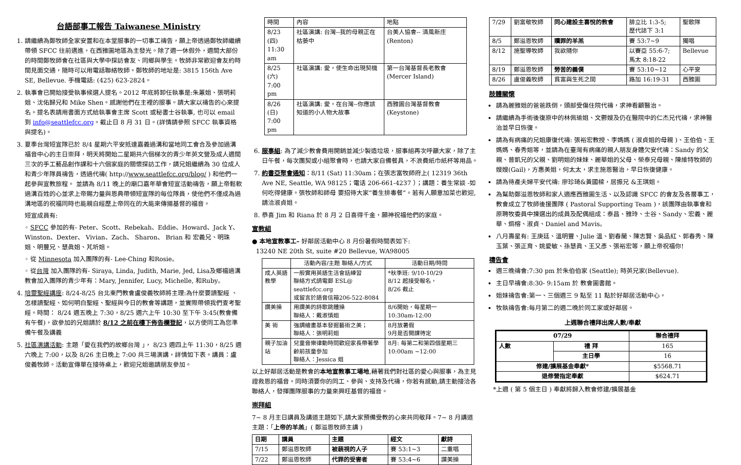台語部事工報告 Taiwanese Ministry
1. 請繼續為鄭牧師全家安置和在本堂服事的一切事工禱告，願上帝透過鄭牧師繼續帶領 SFCC 往前邁進，在西雅圖地區為主發光。除了週一休假外，週間大部份的時間鄭牧師會在社區與大學中探訪會友、同鄉與學生。牧師非常歡迎會友約時間見面交通，隨時可以用電話聯絡牧師。鄭牧師的地址是: 3815 156th Ave SE, Bellevue. 手機電話: (425) 623-2824。
2. 執事會已開始接受執事候選人提名。2012 年底將卸任執事是:朱蕙姐、張明莉姐、沈佑歸兄和 Mike Shen。感謝他們在主裡的服事。請大家以禱告的心來提名。提名表請用書面方式給執事會主席 Scott 或秘書士谷執事, 也可以 email 到 info@seattlefcc.org。截止日 8 月 31 日。(詳情請參照 SFCC 執事資格與提名)。
3. 夏季台灣短宣隊已於 8/4 星期六平安抵達嘉義過溝和當地同工會合及參加過溝福音中心的主日崇拜，明天將開始二星期共六個梯次的青少年英文營及成人週間三次的手工藝品創作課和十六個家庭的關懷探訪工作，請兄姐繼續為 30 位成人和青少年隊員禱告，透過代禱( http://www.seattlefcc.org/blog/ ) 和他們一起參與宣教旅程。 並請為 8/11 晚上的廟口嘉年華會短宣活動禱告，願上帝鬆軟過溝百姓的心並求上帝賜力量與恩典帶領短宣隊的每位隊員，使他們不僅成為過溝地區的祝福同時也能親自經歷上帝同在的大能來傳揚基督的福音。
短宣成員有:
◦ SFCC 參加的有- Peter、Scott、Rebekah、Eddie、Howard、Jack Y、Winston、Dexter、 Vivian、Zach、 Sharon、 Brian 和 宏義兄、明珠姐、明豐兄、慧眞姐、芃圻姐。
◦ 從 Minnesota 加入團隊的有- Lee-Ching 和Rosie。
◦ 從台灣 加入團隊的有- Siraya, Linda, Judith, Marie, Jed, Lisa及鄉福過溝教會加入團隊的青少年有：Mary, Jennifer, Lucy, Michelle, 和Ruby。
4. 培靈聖經講座: 8/24-8/25 台北東門教會盧俊義牧師將主理:為什麼要讀聖經 、怎樣讀聖經、如何明白聖經、聖經與今日的教會等講題，並實際帶領我們查考聖經。時間： 8/24 週五晚上 7:30，8/25 週六上午 10:30 至下午 3:45(教會備有午餐)，欲參加的兄姐請於 8/12 之前在樓下佈告欄登記，以方便同工為您準備午餐及講義
5. 社區演講活動: 主題「愛在我們的故鄉台灣 」， 8/23 週四上午 11:30，8/25 週六晚上 7:00，以及 8/26 主日晚上 7:00 共三場演講，詳情如下表。講員：盧俊義牧師。活動宣傳單在接待桌上，歡迎兄姐邀請朋友參加。
| 時間 | 內容 | 地點 |
| --- | --- | --- |
| 8/23 (四) 11:30 am | 社區演講: 台灣--我的母親正在枯萎中 | 台美人協會-- 清風新庄(Renton) |
| 8/25 (六) 7:00 pm | 社區演講: 愛，使生命出現契機 | 第一台灣基督長老教會(Mercer Island) |
| 8/26 (日) 7:00 pm | 社區演講: 愛，在台灣--你應該知道的小人物大故事 | 西雅圖台灣基督教會(Keystone) |
6. 服事組: 為了減少教會費用開銷並減少製造垃圾，服事組再次呼籲大家，除了主日午餐，每次團契或小組聚會時，也請大家自備餐具，不浪費紙巾紙杯等用品。
7. 約書亞聚會通知：8/11 (Sat) 11:30am；在張志富牧師府上( 12319 36th Ave NE, Seattle, WA 98125；電话 206-661-4237 ）；講題：養生常談 -如何吃得健康。張牧師和師母 要招待大家“養生排毒餐”。若有人願意加菜也歡迎, 請洽淑貞姐。
8. 恭喜 Jim 和 Riana 於 8 月 2 日喜得千金，願神祝福他們的家庭。
宣教組
● 本地宣教事工– 好鄰居活動中心 8 月份暑假時間表如下:
13240 NE 20th St, suite #20 Bellevue, WA98005
| | 活動內容/主題 聯絡人/方式 | 活動日期/時間 |
| --- | --- | --- |
| 成人英語教學 | 一般實用英語生活會話練習 聯絡方式請電郵 ESL@ seattlefcc.org 或留言於語音信箱206-522-8084 | *秋季班: 9/10-10/29 8/12 起接受報名， 8/26 截止 |
| 讚美操 | 用讚美的詩歌跳體操 聯絡人：戴淑慎姐 | 8/6開始，每星期一 10:30am-12:00 |
| 美 術 | 強調繪畫基本發掘藝術之美； 聯絡人：張明莉姐 | 8月放暑假 9月是否開課待定 |
| 親子加油站 | 兒童音樂律動時間歡迎家長帶著學齡前孩童參加 聯絡人：Jessica 姐 | 8月: 每第二和第四個星期三10:00am ~12:00 |
以上好鄰居活動是教會的本地宣教事工場地,藉著我們對社區的愛心與服事，為主見證救恩的福音。同時須要你的同工、參與、支持及代禱，你若有感動,請主動接洽各聯絡人，發揮團隊服事的力量來興旺基督的福音。
崇拜組
7~ 8 月主日講員及講道主題如下,請大家預備受教的心來共同敬拜。7~ 8 月講道主題：「上帝的羊羔」( 鄭溢恩牧師主講 )
| 日期 | 講員 | 主題 | 經文 | 獻詩 |
| --- | --- | --- | --- | --- |
| 7/15 | 鄭溢恩牧師 | 被藐視的人子 | 賽 53:1~3 | 二重唱 |
| 7/22 | 鄭溢恩牧師 | 代罪的受害者 | 賽 53:4~6 | 讚美操 |
| 7/29 | 劉富敬牧師 | 同心建設主喜悅的教會 | 腓立比 1:3-5; 歷代誌下 3:1 | 聖歌隊 |
| 8/5 | 鄭溢恩牧師 | 贖罪的羊羔 | 賽 53:7~9 | 獨唱 |
| 8/12 | 施聖導牧師 | 我欲隨你 | 以賽亞 55:6-7; 馬太 8:18-22 | Bellevue |
| 8/19 | 鄭溢恩牧師 | 勞苦的義僕 | 賽 53:10~12 | 心平安 |
| 8/26 | 盧俊義牧師 | 貧富與生死之間 | 路加 16:19-31 | 西雅圖 |
肢體關懷
請為麗雅姐的爸爸跌倒，頭部受傷住院代禱，求神看顧醫治。
請繼續為手術後復原中的林佩瑜姐、文鬱嫂及仍在醫院中的仁杰兄代禱，求神醫治並早日恢復。
請為有病痛的兄姐康復代禱: 張裕宏教授、李媽媽 ( 淑貞姐的母親 )、王伯伯、王媽媽、春秀姐等，並請為在臺灣有病痛的親人朋友身體欠安代禱：Sandy 的父親、普凱兄的父親、劉明姐的妹妹、麗華姐的父母、榮泰兄母親、陳維特牧師的嫂嫂(Gail)，方惠美姐，何太太，求主施恩醫治，早日恢復健康。
請為待產夫婦平安代禱: 廖珍琦&黃國樑，居振兄 &王琪姐。
為幫助鄭溢恩牧師和家人適應西雅圖生活、以及認識 SFCC 的會友及各層事工，教會成立了牧師後援團隊 ( Pastoral Supporting Team )，該團隊由執事會和原聘牧委員中揀選出的成員及配偶組成：泰昌、雅玲、士谷、Sandy、宏義、麗華、烱榕、淑貞、Daniel and Mavis。
八月壽星有: 王庚廷、溫明豐、Julie 溫、劉春蘭、陳志賢、吳品紅、郭春秀、陳玉葉、張正育、姚愛敏、孫慧眞、王又彥、張裕宏等，願上帝祝福你!
禱告會
週三晚禱會:7:30 pm 於朱伯伯家 (Seattle); 時英兄家(Bellevue).
主日早禱會:8:30- 9:15am 於 教會圖書館。
姐妹禱告會:第一、三個週三 9 點至 11 點於好鄰居活動中心。
牧執禱告會:每月第二的週二晚於同工家或好鄰居。
上週聯合禮拜出席人數/奉獻
| 07/29 | | 聯合禮拜 |
| --- | --- | --- |
| 人數 | 禮 拜 | 165 |
| | 主日學 | 16 |
| 修建/擴展基金奉獻* | | $5568.71 |
| 退修營指定奉獻 | | $624.71 |
*上週 ( 第 5 個主日 ) 奉獻將歸入教會修建/擴展基金